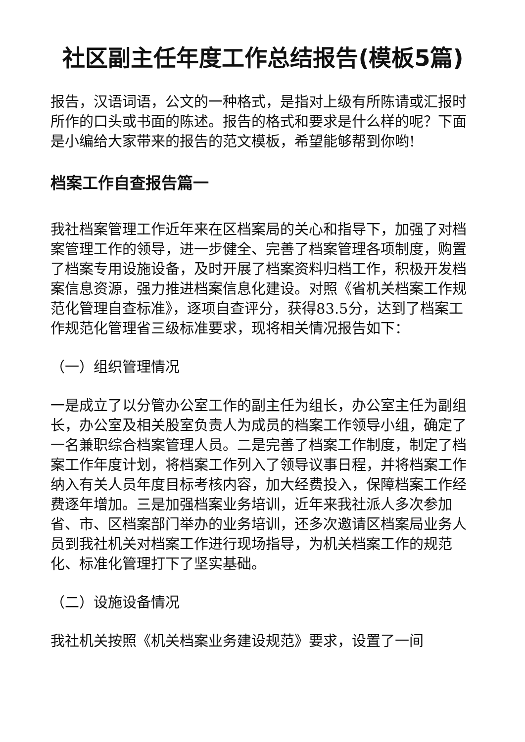社区副主任年度工作总结报告(模板5篇)
报告，汉语词语，公文的一种格式，是指对上级有所陈请或汇报时所作的口头或书面的陈述。报告的格式和要求是什么样的呢？下面是小编给大家带来的报告的范文模板，希望能够帮到你哟!
档案工作自查报告篇一
我社档案管理工作近年来在区档案局的关心和指导下，加强了对档案管理工作的领导，进一步健全、完善了档案管理各项制度，购置了档案专用设施设备，及时开展了档案资料归档工作，积极开发档案信息资源，强力推进档案信息化建设。对照《省机关档案工作规范化管理自查标准》，逐项自查评分，获得83.5分，达到了档案工作规范化管理省三级标准要求，现将相关情况报告如下：
（一）组织管理情况
一是成立了以分管办公室工作的副主任为组长，办公室主任为副组长，办公室及相关股室负责人为成员的档案工作领导小组，确定了一名兼职综合档案管理人员。二是完善了档案工作制度，制定了档案工作年度计划，将档案工作列入了领导议事日程，并将档案工作纳入有关人员年度目标考核内容，加大经费投入，保障档案工作经费逐年增加。三是加强档案业务培训，近年来我社派人多次参加省、市、区档案部门举办的业务培训，还多次邀请区档案局业务人员到我社机关对档案工作进行现场指导，为机关档案工作的规范化、标准化管理打下了坚实基础。
（二）设施设备情况
我社机关按照《机关档案业务建设规范》要求，设置了一间